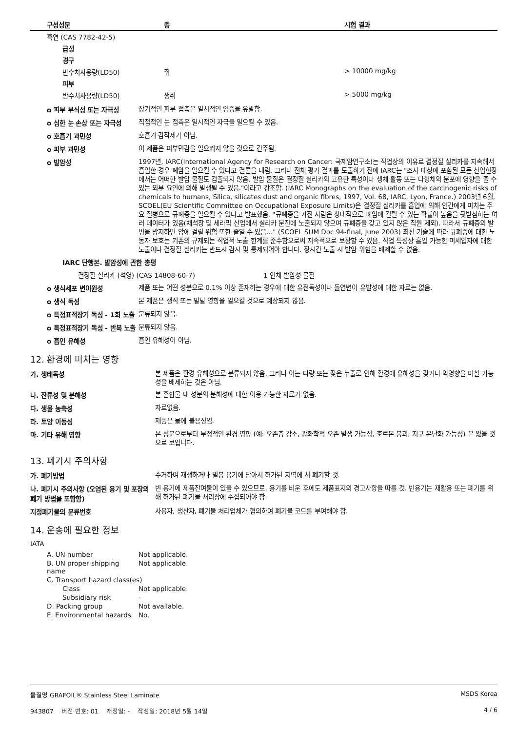| 구성성분 | 종 | 시험 결과 |
| --- | --- | --- |
| 흑연 (CAS 7782-42-5) | | |
| 급성 | | |
| 경구 | | |
| 반수치사용량(LD50) | 쥐 | > 10000 mg/kg |
| 피부 | | |
| 반수치사용량(LD50) | 생쥐 | > 5000 mg/kg |
o 피부 부식성 또는 자극성
장기적인 피부 접촉은 일시적인 염증을 유발함.
o 심한 눈 손상 또는 자극성
직접적인 눈 접촉은 일시적인 자극을 일으킬 수 있음.
o 호흡기 과민성
호흡기 감작제가 아님.
o 피부 과민성
이 제품은 피부민감을 일으키지 않을 것으로 간주됨.
o 발암성
1997년, IARC(International Agency for Research on Cancer: 국제암연구소)는 직업상의 이유로 결정질 실리카를 지속해서 흡입한 경우 폐암을 일으킬 수 있다고 결론을 내림. 그러나 전체 평가 결과를 도출하기 전에 IARC는 "조사 대상에 포함된 모든 산업현장에서는 어떠한 발암 물질도 검출되지 않음. 발암 물질은 결정질 실리카의 고유한 특성이나 생체 활동 또는 다형체의 분포에 영향을 줄 수 있는 외부 요인에 의해 발생될 수 있음."이라고 강조함. (IARC Monographs on the evaluation of the carcinogenic risks of chemicals to humans, Silica, silicates dust and organic fibres, 1997, Vol. 68, IARC, Lyon, France.) 2003년 6월, SCOEL(EU Scientific Committee on Occupational Exposure Limits)은 결정질 실리카를 흡입에 의해 인간에게 미치는 주요 질병으로 규폐증을 일으킬 수 있다고 발표했음. "규폐증을 가진 사람은 상대적으로 폐암에 걸릴 수 있는 확률이 높음을 뒷받침하는 여러 데이터가 있음(채석장 및 세라믹 산업에서 실리카 분진에 노출되지 않으며 규폐증을 갖고 있지 않은 직원 제외). 따라서 규폐증의 발병을 방지하면 암에 걸릴 위험 또한 줄일 수 있음..." (SCOEL SUM Doc 94-final, June 2003) 최신 기술에 따라 규폐증에 대한 노동자 보호는 기존의 규제되는 직업적 노출 한계를 준수함으로써 지속적으로 보장할 수 있음. 직업 특성상 흡입 가능한 미세입자에 대한 노출이나 결정질 실리카는 반드시 감시 및 통제되어야 합니다. 장시간 노출 시 발암 위험을 배제할 수 없음.
IARC 단행본. 발암성에 관한 총평
결정질 실리카 (석영) (CAS 14808-60-7) 1 인체 발암성 물질
o 생식세포 변이원성
제품 또는 어떤 성분으로 0.1% 이상 존재하는 경우에 대한 유전독성이나 돌연변이 유발성에 대한 자료는 없음.
o 생식 독성
본 제품은 생식 또는 발달 영향을 일으킬 것으로 예상되지 않음.
o 특정표적장기 독성 - 1회 노출
분류되지 않음.
o 특정표적장기 독성 - 반복 노출
분류되지 않음.
o 흡인 유해성
흡인 유해성이 아님.
12. 환경에 미치는 영향
가. 생태독성
본 제품은 환경 유해성으로 분류되지 않음. 그러나 이는 다량 또는 잦은 누출로 인해 환경에 유해성을 갖거나 악영향을 미칠 가능성을 배제하는 것은 아님.
나. 잔류성 및 분해성
본 혼합물 내 성분의 분해성에 대한 이용 가능한 자료가 없음.
다. 생물 농축성
자료없음.
라. 토양 이동성
제품은 물에 불용성임.
마. 기타 유해 영향
본 성분으로부터 부정적인 환경 영향 (예: 오존층 감소, 광화학적 오존 발생 가능성, 호르몬 붕괴, 지구 온난화 가능성) 은 없을 것으로 보입니다.
13. 폐기시 주의사항
가. 폐기방법
수거하여 재생하거나 밀봉 용기에 담아서 허가된 지역에 서 폐기할 것.
나. 폐기시 주의사항 (오염된 용기 및 포장의 폐기 방법을 포함함)
빈 용기에 제품잔여물이 있을 수 있으므로, 용기를 비운 후에도 제품표지의 경고사항을 따를 것. 빈용기는 재활용 또는 폐기를 위해 허가된 폐기물 처리장에 수집되어야 함.
지정폐기물의 분류번호
사용자, 생산자, 폐기물 처리업체가 협의하여 폐기물 코드를 부여해야 함.
14. 운송에 필요한 정보
IATA
A. UN number Not applicable.
B. UN proper shipping name Not applicable.
C. Transport hazard class(es)
Class Not applicable.
Subsidiary risk -
D. Packing group Not available.
E. Environmental hazards No.
물질명 GRAFOIL® Stainless Steel Laminate MSDS Korea
943807 버전 번호: 01 개정일: - 작성일: 2018년 5월 14일 4 / 6